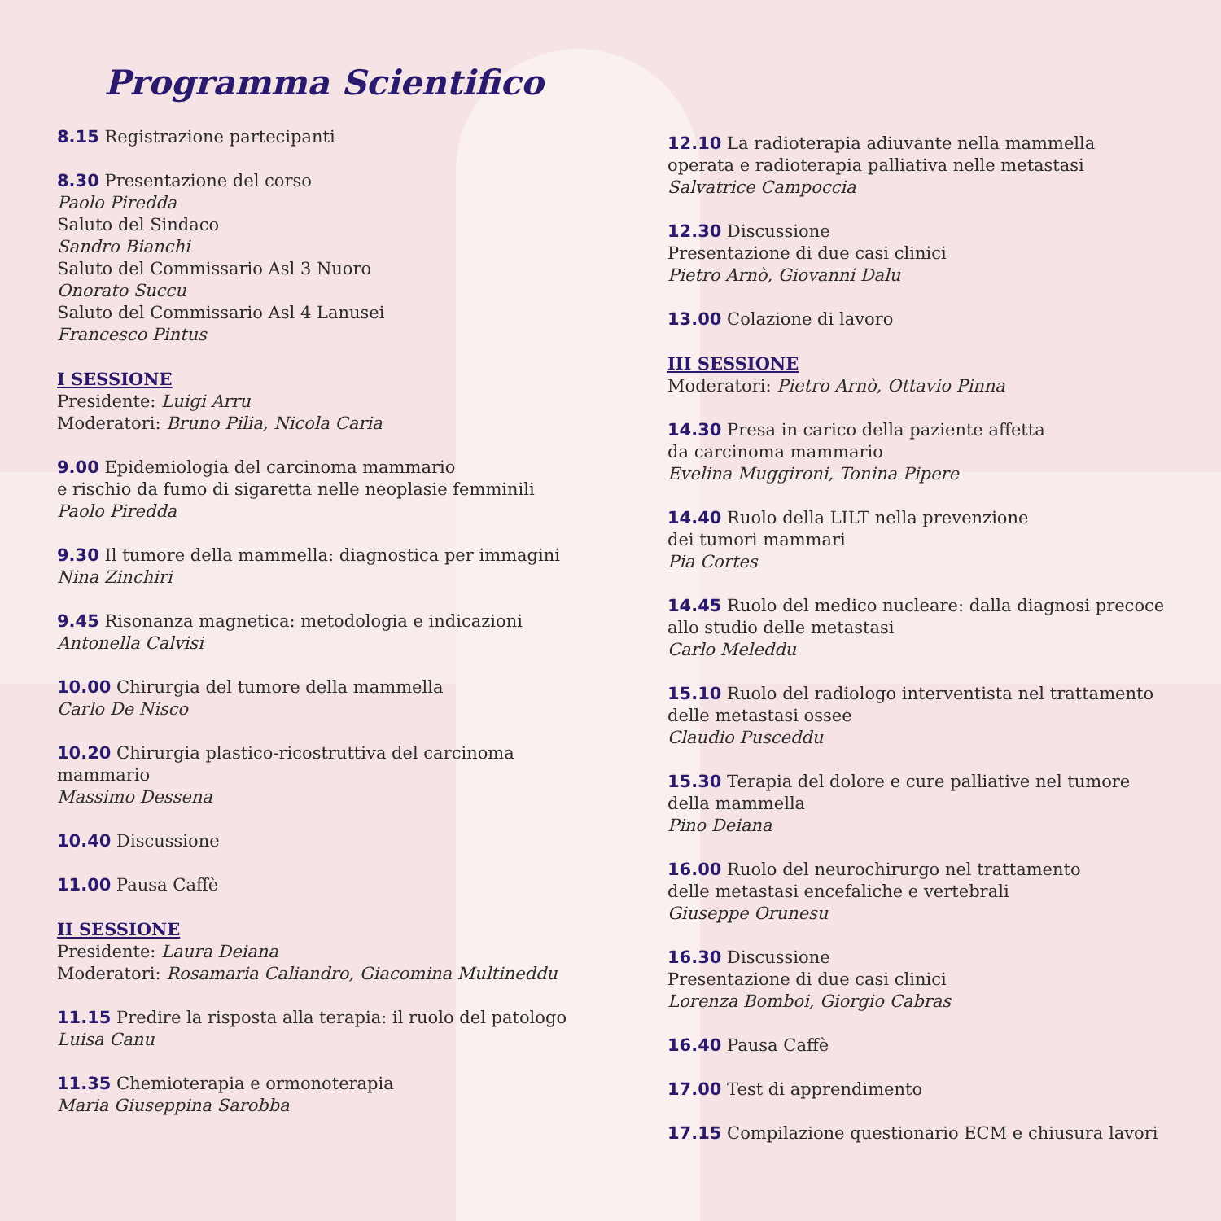Programma Scientifico
8.15 Registrazione partecipanti
8.30 Presentazione del corso
Paolo Piredda
Saluto del Sindaco
Sandro Bianchi
Saluto del Commissario Asl 3 Nuoro
Onorato Succu
Saluto del Commissario Asl 4 Lanusei
Francesco Pintus
I SESSIONE
Presidente: Luigi Arru
Moderatori: Bruno Pilia, Nicola Caria
9.00 Epidemiologia del carcinoma mammario
e rischio da fumo di sigaretta nelle neoplasie femminili
Paolo Piredda
9.30 Il tumore della mammella: diagnostica per immagini
Nina Zinchiri
9.45 Risonanza magnetica: metodologia e indicazioni
Antonella Calvisi
10.00 Chirurgia del tumore della mammella
Carlo De Nisco
10.20 Chirurgia plastico-ricostruttiva del carcinoma
mammario
Massimo Dessena
10.40 Discussione
11.00 Pausa Caffè
II SESSIONE
Presidente: Laura Deiana
Moderatori: Rosamaria Caliandro, Giacomina Multineddu
11.15 Predire la risposta alla terapia: il ruolo del patologo
Luisa Canu
11.35 Chemioterapia e ormonoterapia
Maria Giuseppina Sarobba
12.10 La radioterapia adiuvante nella mammella
operata e radioterapia palliativa nelle metastasi
Salvatrice Campoccia
12.30 Discussione
Presentazione di due casi clinici
Pietro Arnò, Giovanni Dalu
13.00 Colazione di lavoro
III SESSIONE
Moderatori: Pietro Arnò, Ottavio Pinna
14.30 Presa in carico della paziente affetta
da carcinoma mammario
Evelina Muggironi, Tonina Pipere
14.40 Ruolo della LILT nella prevenzione
dei tumori mammari
Pia Cortes
14.45 Ruolo del medico nucleare: dalla diagnosi precoce
allo studio delle metastasi
Carlo Meleddu
15.10 Ruolo del radiologo interventista nel trattamento
delle metastasi ossee
Claudio Pusceddu
15.30 Terapia del dolore e cure palliative nel tumore
della mammella
Pino Deiana
16.00 Ruolo del neurochirurgo nel trattamento
delle metastasi encefaliche e vertebrali
Giuseppe Orunesu
16.30 Discussione
Presentazione di due casi clinici
Lorenza Bomboi, Giorgio Cabras
16.40 Pausa Caffè
17.00 Test di apprendimento
17.15 Compilazione questionario ECM e chiusura lavori